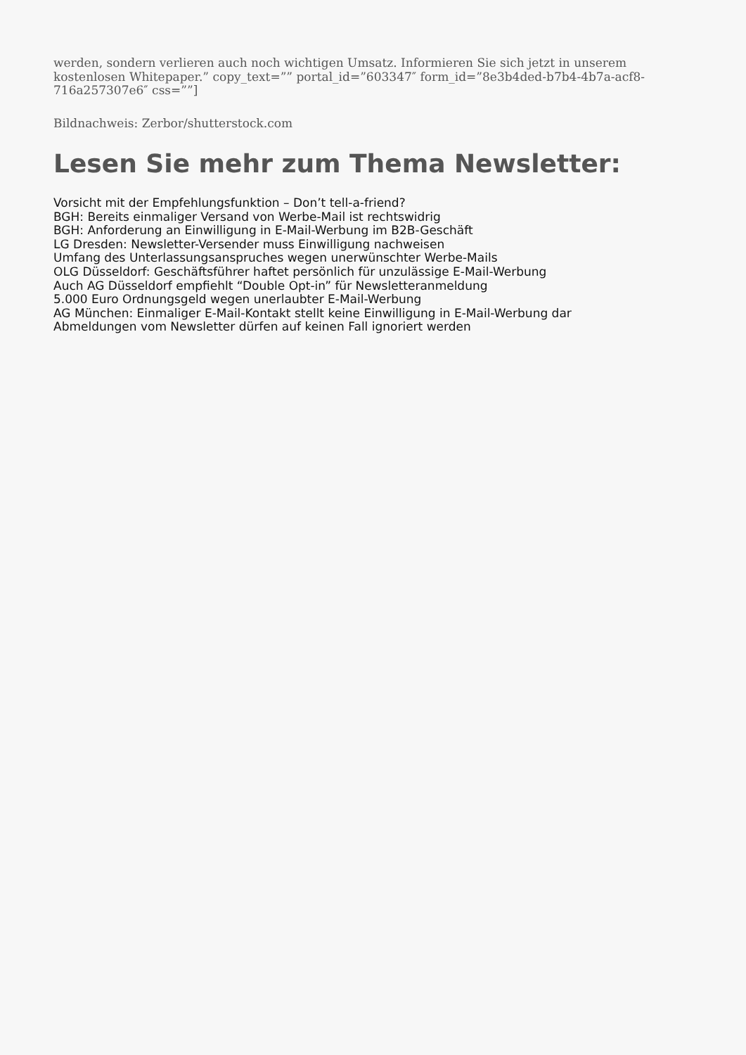werden, sondern verlieren auch noch wichtigen Umsatz. Informieren Sie sich jetzt in unserem kostenlosen Whitepaper.” copy_text=”” portal_id=”603347″ form_id=”8e3b4ded-b7b4-4b7a-acf8-716a257307e6″ css=””]
Bildnachweis: Zerbor/shutterstock.com
Lesen Sie mehr zum Thema Newsletter:
Vorsicht mit der Empfehlungsfunktion – Don’t tell-a-friend?
BGH: Bereits einmaliger Versand von Werbe-Mail ist rechtswidrig
BGH: Anforderung an Einwilligung in E-Mail-Werbung im B2B-Geschäft
LG Dresden: Newsletter-Versender muss Einwilligung nachweisen
Umfang des Unterlassungsanspruches wegen unerwünschter Werbe-Mails
OLG Düsseldorf: Geschäftsführer haftet persönlich für unzulässige E-Mail-Werbung
Auch AG Düsseldorf empfiehlt “Double Opt-in” für Newsletteranmeldung
5.000 Euro Ordnungsgeld wegen unerlaubter E-Mail-Werbung
AG München: Einmaliger E-Mail-Kontakt stellt keine Einwilligung in E-Mail-Werbung dar
Abmeldungen vom Newsletter dürfen auf keinen Fall ignoriert werden